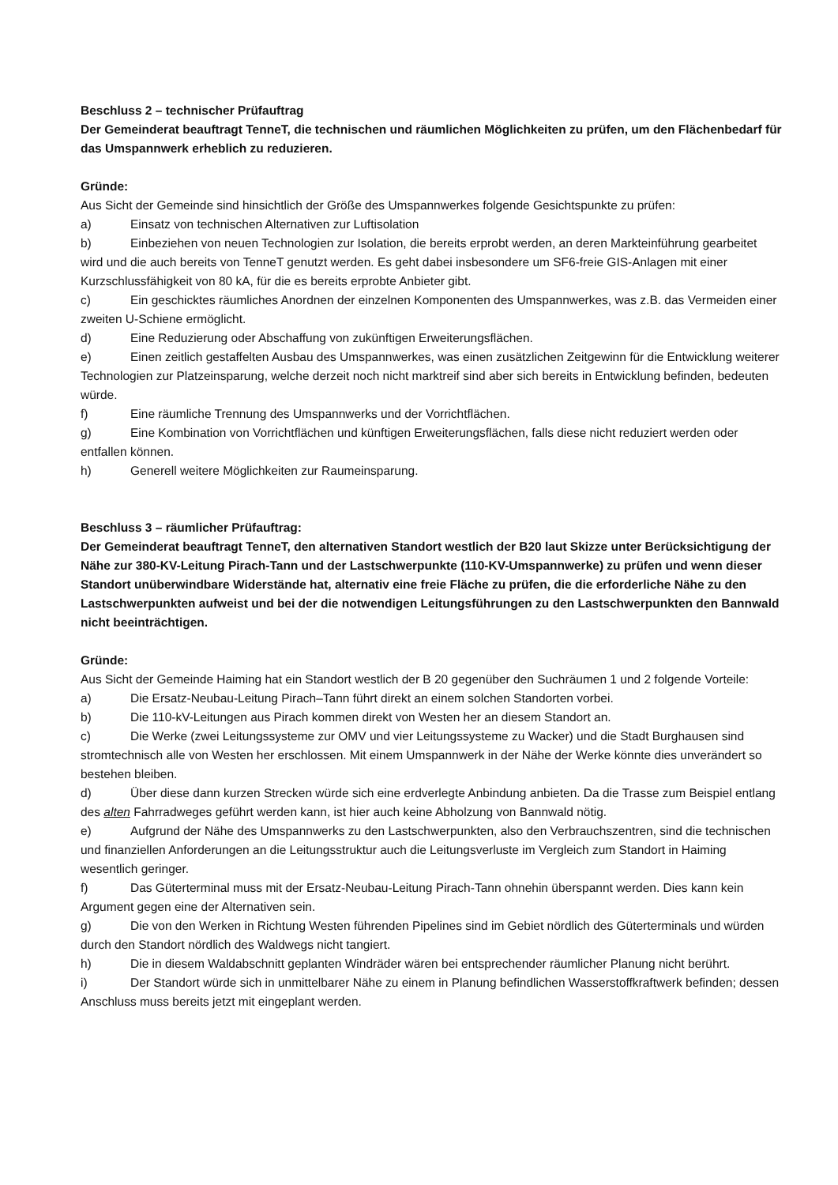Beschluss 2 – technischer Prüfauftrag
Der Gemeinderat beauftragt TenneT, die technischen und räumlichen Möglichkeiten zu prüfen, um den Flächenbedarf für das Umspannwerk erheblich zu reduzieren.
Gründe:
Aus Sicht der Gemeinde sind hinsichtlich der Größe des Umspannwerkes folgende Gesichtspunkte zu prüfen:
a) Einsatz von technischen Alternativen zur Luftisolation
b) Einbeziehen von neuen Technologien zur Isolation, die bereits erprobt werden, an deren Markteinführung gearbeitet wird und die auch bereits von TenneT genutzt werden. Es geht dabei insbesondere um SF6-freie GIS-Anlagen mit einer Kurzschlussfähigkeit von 80 kA, für die es bereits erprobte Anbieter gibt.
c) Ein geschicktes räumliches Anordnen der einzelnen Komponenten des Umspannwerkes, was z.B. das Vermeiden einer zweiten U-Schiene ermöglicht.
d) Eine Reduzierung oder Abschaffung von zukünftigen Erweiterungsflächen.
e) Einen zeitlich gestaffelten Ausbau des Umspannwerkes, was einen zusätzlichen Zeitgewinn für die Entwicklung weiterer Technologien zur Platzeinsparung, welche derzeit noch nicht marktreif sind aber sich bereits in Entwicklung befinden, bedeuten würde.
f) Eine räumliche Trennung des Umspannwerks und der Vorrichtflächen.
g) Eine Kombination von Vorrichtflächen und künftigen Erweiterungsflächen, falls diese nicht reduziert werden oder entfallen können.
h) Generell weitere Möglichkeiten zur Raumeinsparung.
Beschluss 3 – räumlicher Prüfauftrag:
Der Gemeinderat beauftragt TenneT, den alternativen Standort westlich der B20 laut Skizze unter Berücksichtigung der Nähe zur 380-KV-Leitung Pirach-Tann und der Lastschwerpunkte (110-KV-Umspannwerke) zu prüfen und wenn dieser Standort unüberwindbare Widerstände hat, alternativ eine freie Fläche zu prüfen, die die erforderliche Nähe zu den Lastschwerpunkten aufweist und bei der die notwendigen Leitungsführungen zu den Lastschwerpunkten den Bannwald nicht beeinträchtigen.
Gründe:
Aus Sicht der Gemeinde Haiming hat ein Standort westlich der B 20 gegenüber den Suchräumen 1 und 2 folgende Vorteile:
a) Die Ersatz-Neubau-Leitung Pirach–Tann führt direkt an einem solchen Standorten vorbei.
b) Die 110-kV-Leitungen aus Pirach kommen direkt von Westen her an diesem Standort an.
c) Die Werke (zwei Leitungssysteme zur OMV und vier Leitungssysteme zu Wacker) und die Stadt Burghausen sind stromtechnisch alle von Westen her erschlossen. Mit einem Umspannwerk in der Nähe der Werke könnte dies unverändert so bestehen bleiben.
d) Über diese dann kurzen Strecken würde sich eine erdverlegte Anbindung anbieten. Da die Trasse zum Beispiel entlang des alten Fahrradweges geführt werden kann, ist hier auch keine Abholzung von Bannwald nötig.
e) Aufgrund der Nähe des Umspannwerks zu den Lastschwerpunkten, also den Verbrauchszentren, sind die technischen und finanziellen Anforderungen an die Leitungsstruktur auch die Leitungsverluste im Vergleich zum Standort in Haiming wesentlich geringer.
f) Das Güterterminal muss mit der Ersatz-Neubau-Leitung Pirach-Tann ohnehin überspannt werden. Dies kann kein Argument gegen eine der Alternativen sein.
g) Die von den Werken in Richtung Westen führenden Pipelines sind im Gebiet nördlich des Güterterminals und würden durch den Standort nördlich des Waldwegs nicht tangiert.
h) Die in diesem Waldabschnitt geplanten Windräder wären bei entsprechender räumlicher Planung nicht berührt.
i) Der Standort würde sich in unmittelbarer Nähe zu einem in Planung befindlichen Wasserstoffkraftwerk befinden; dessen Anschluss muss bereits jetzt mit eingeplant werden.